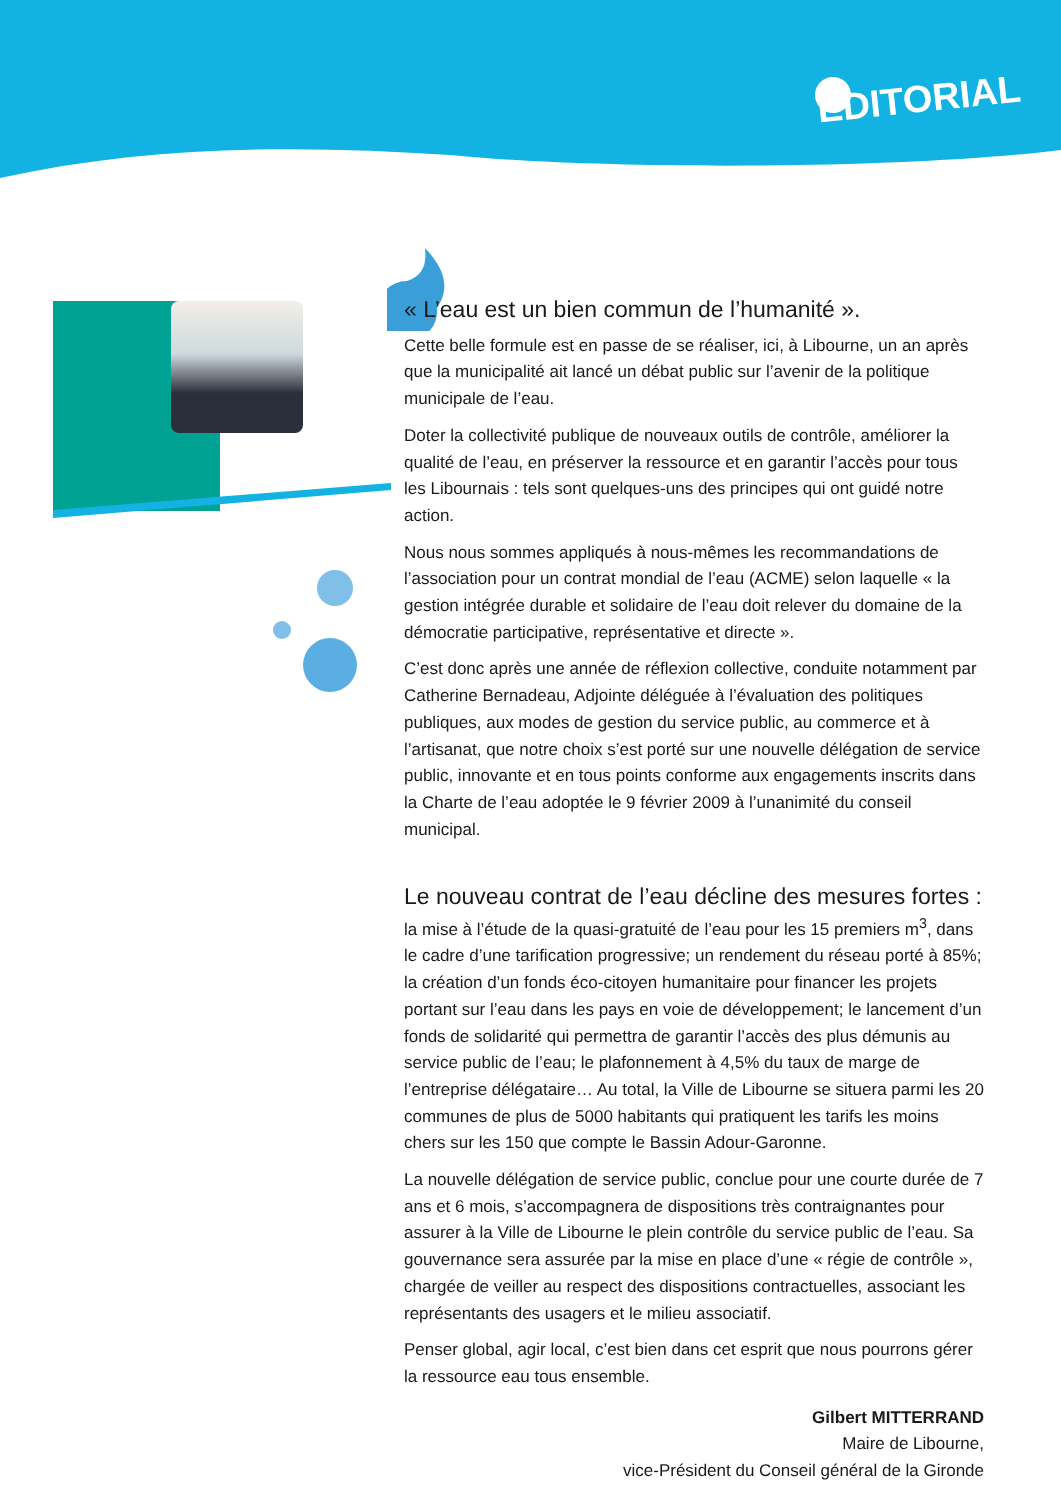EDITORIAL
« L’eau est un bien commun de l’humanité ».
Cette belle formule est en passe de se réaliser, ici, à Libourne, un an après que la municipalité ait lancé un débat public sur l’avenir de la politique municipale de l’eau.
Doter la collectivité publique de nouveaux outils de contrôle, améliorer la qualité de l’eau, en préserver la ressource et en garantir l’accès pour tous les Libournais : tels sont quelques-uns des principes qui ont guidé notre action.
Nous nous sommes appliqués à nous-mêmes les recommandations de l’association pour un contrat mondial de l’eau (ACME) selon laquelle « la gestion intégrée durable et solidaire de l’eau doit relever du domaine de la démocratie participative, représentative et directe ».
C’est donc après une année de réflexion collective, conduite notamment par Catherine Bernadeau, Adjointe déléguée à l’évaluation des politiques publiques, aux modes de gestion du service public, au commerce et à l’artisanat, que notre choix s’est porté sur une nouvelle délégation de service public, innovante et en tous points conforme aux engagements inscrits dans la Charte de l’eau adoptée le 9 février 2009 à l’unanimité du conseil municipal.
Le nouveau contrat de l’eau décline des mesures fortes :
la mise à l’étude de la quasi-gratuité de l’eau pour les 15 premiers m<sup>3</sup>, dans le cadre d’une tarification progressive; un rendement du réseau porté à 85%; la création d’un fonds éco-citoyen humanitaire pour financer les projets portant sur l’eau dans les pays en voie de développement; le lancement d’un fonds de solidarité qui permettra de garantir l’accès des plus démunis au service public de l’eau; le plafonnement à 4,5% du taux de marge de l’entreprise délégataire… Au total, la Ville de Libourne se situera parmi les 20 communes de plus de 5000 habitants qui pratiquent les tarifs les moins chers sur les 150 que compte le Bassin Adour-Garonne.
La nouvelle délégation de service public, conclue pour une courte durée de 7 ans et 6 mois, s’accompagnera de dispositions très contraignantes pour assurer à la Ville de Libourne le plein contrôle du service public de l’eau. Sa gouvernance sera assurée par la mise en place d’une « régie de contrôle », chargée de veiller au respect des dispositions contractuelles, associant les représentants des usagers et le milieu associatif.
Penser global, agir local, c’est bien dans cet esprit que nous pourrons gérer la ressource eau tous ensemble.
Gilbert MITTERRAND
Maire de Libourne,
vice-Président du Conseil général de la Gironde